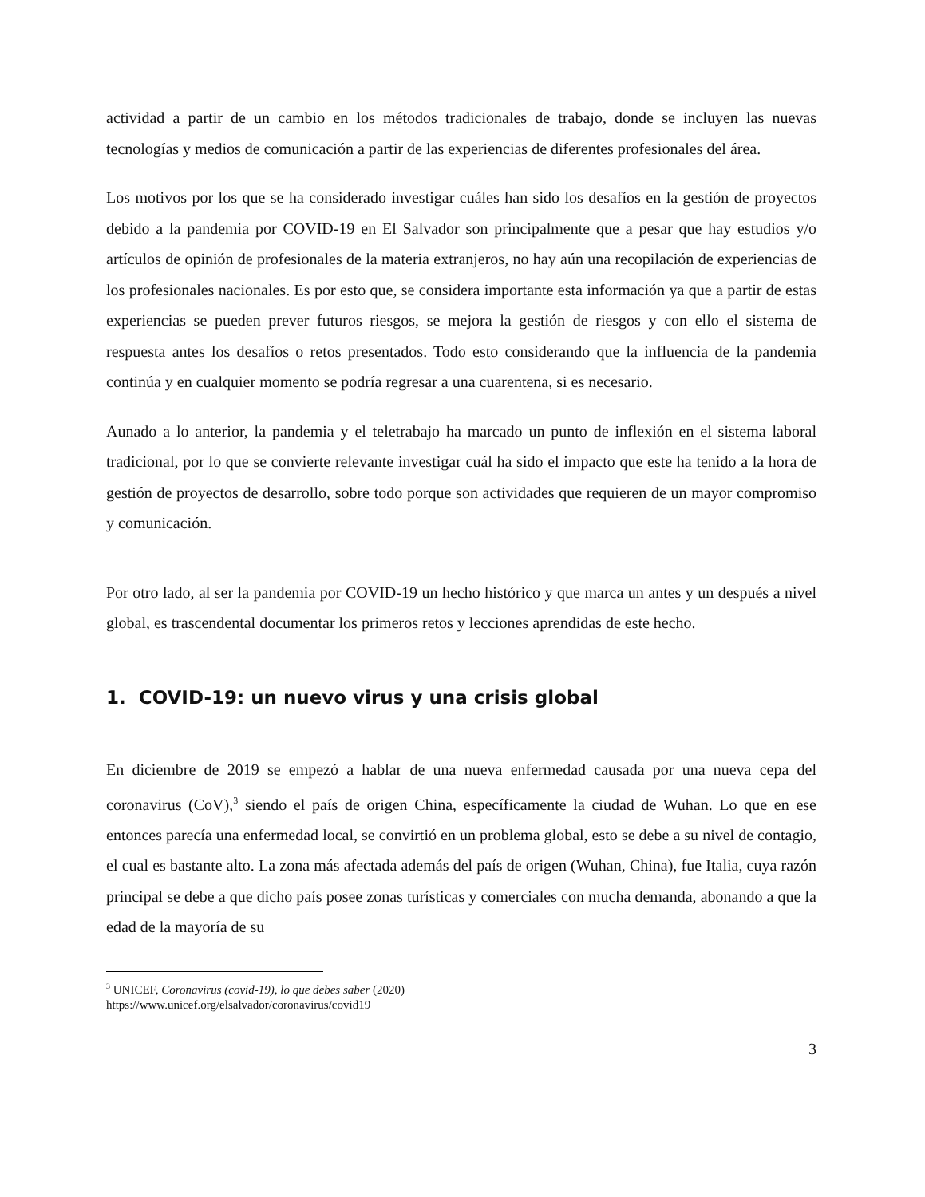actividad a partir de un cambio en los métodos tradicionales de trabajo, donde se incluyen las nuevas tecnologías y medios de comunicación a partir de las experiencias de diferentes profesionales del área.
Los motivos por los que se ha considerado investigar cuáles han sido los desafíos en la gestión de proyectos debido a la pandemia por COVID-19 en El Salvador son principalmente que a pesar que hay estudios y/o artículos de opinión de profesionales de la materia extranjeros, no hay aún una recopilación de experiencias de los profesionales nacionales. Es por esto que, se considera importante esta información ya que a partir de estas experiencias se pueden prever futuros riesgos, se mejora la gestión de riesgos y con ello el sistema de respuesta antes los desafíos o retos presentados. Todo esto considerando que la influencia de la pandemia continúa y en cualquier momento se podría regresar a una cuarentena, si es necesario.
Aunado a lo anterior, la pandemia y el teletrabajo ha marcado un punto de inflexión en el sistema laboral tradicional, por lo que se convierte relevante investigar cuál ha sido el impacto que este ha tenido a la hora de gestión de proyectos de desarrollo, sobre todo porque son actividades que requieren de un mayor compromiso y comunicación.
Por otro lado, al ser la pandemia por COVID-19 un hecho histórico y que marca un antes y un después a nivel global, es trascendental documentar los primeros retos y lecciones aprendidas de este hecho.
1. COVID-19: un nuevo virus y una crisis global
En diciembre de 2019 se empezó a hablar de una nueva enfermedad causada por una nueva cepa del coronavirus (CoV),<sup>3</sup> siendo el país de origen China, específicamente la ciudad de Wuhan. Lo que en ese entonces parecía una enfermedad local, se convirtió en un problema global, esto se debe a su nivel de contagio, el cual es bastante alto. La zona más afectada además del país de origen (Wuhan, China), fue Italia, cuya razón principal se debe a que dicho país posee zonas turísticas y comerciales con mucha demanda, abonando a que la edad de la mayoría de su
<sup>3</sup> UNICEF, Coronavirus (covid-19), lo que debes saber (2020)
https://www.unicef.org/elsalvador/coronavirus/covid19
3